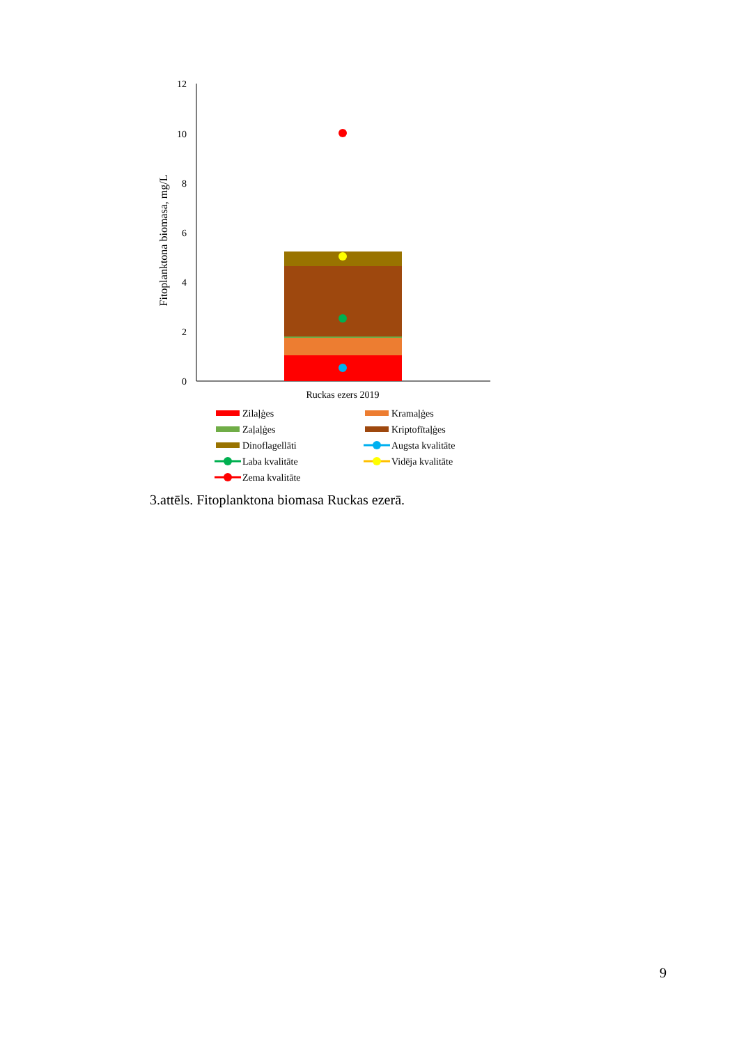Fitoplanktona biomasa, mg/L
12
10
8
6
4
2
0
Ruckas ezers 2019
Zilaļģes
Kramaļģes
Zaļaļģes
Kriptofītaļģes
Dinoflagellāti
Augsta kvalitāte
Laba kvalitāte
Vidēja kvalitāte
Zema kvalitāte
3.attēls. Fitoplanktona biomasa Ruckas ezerā.
9